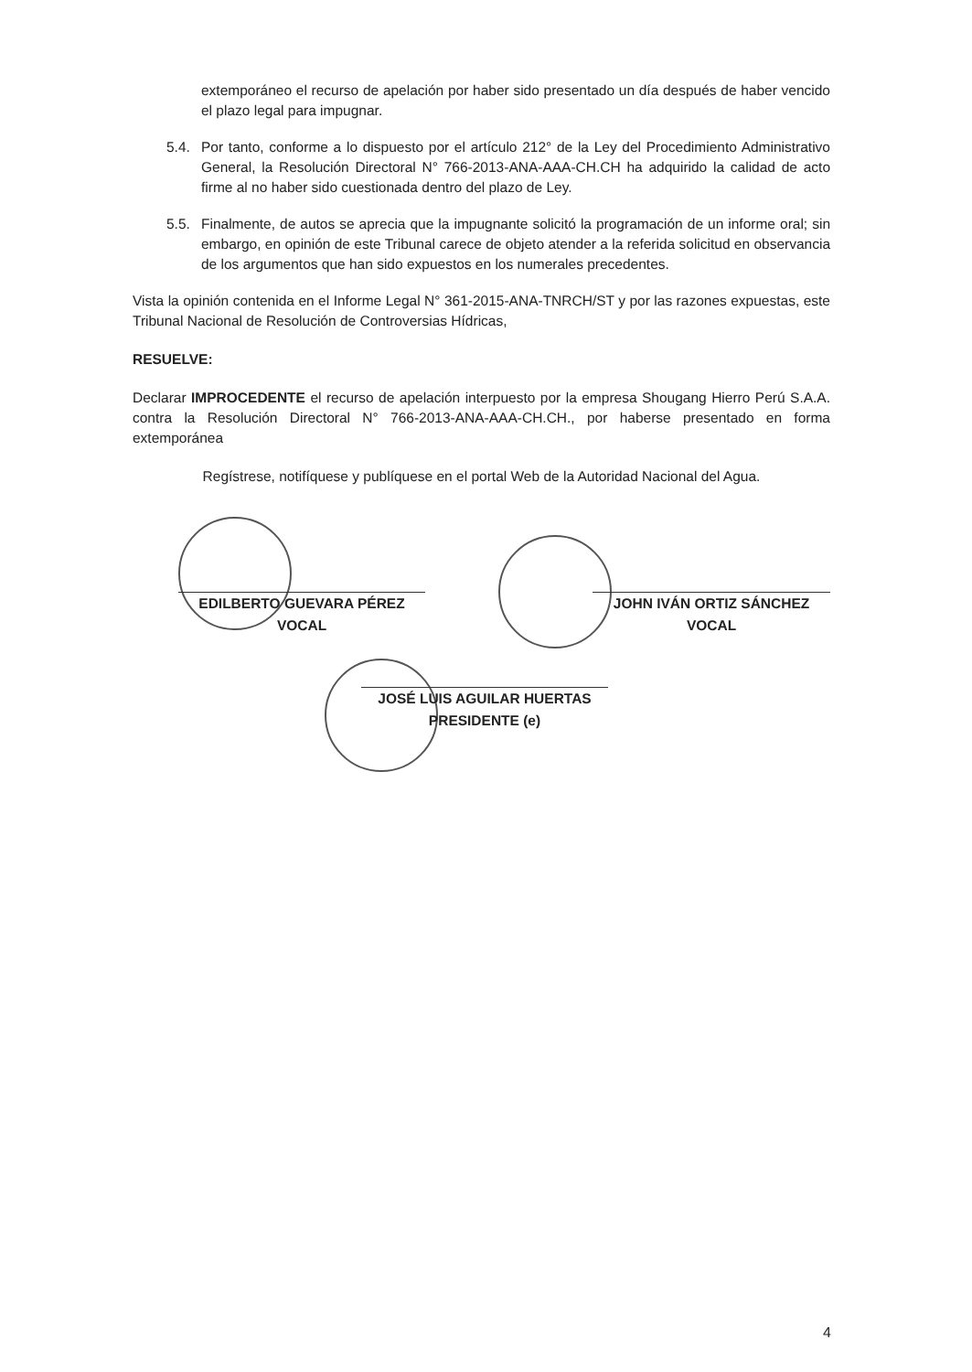extemporáneo el recurso de apelación por haber sido presentado un día después de haber vencido el plazo legal para impugnar.
5.4. Por tanto, conforme a lo dispuesto por el artículo 212° de la Ley del Procedimiento Administrativo General, la Resolución Directoral N° 766-2013-ANA-AAA-CH.CH ha adquirido la calidad de acto firme al no haber sido cuestionada dentro del plazo de Ley.
5.5. Finalmente, de autos se aprecia que la impugnante solicitó la programación de un informe oral; sin embargo, en opinión de este Tribunal carece de objeto atender a la referida solicitud en observancia de los argumentos que han sido expuestos en los numerales precedentes.
Vista la opinión contenida en el Informe Legal N° 361-2015-ANA-TNRCH/ST y por las razones expuestas, este Tribunal Nacional de Resolución de Controversias Hídricas,
RESUELVE:
Declarar IMPROCEDENTE el recurso de apelación interpuesto por la empresa Shougang Hierro Perú S.A.A. contra la Resolución Directoral N° 766-2013-ANA-AAA-CH.CH., por haberse presentado en forma extemporánea
Regístrese, notifíquese y publíquese en el portal Web de la Autoridad Nacional del Agua.
EDILBERTO GUEVARA PÉREZ
VOCAL
JOHN IVÁN ORTIZ SÁNCHEZ
VOCAL
JOSÉ LUIS AGUILAR HUERTAS
PRESIDENTE (e)
4